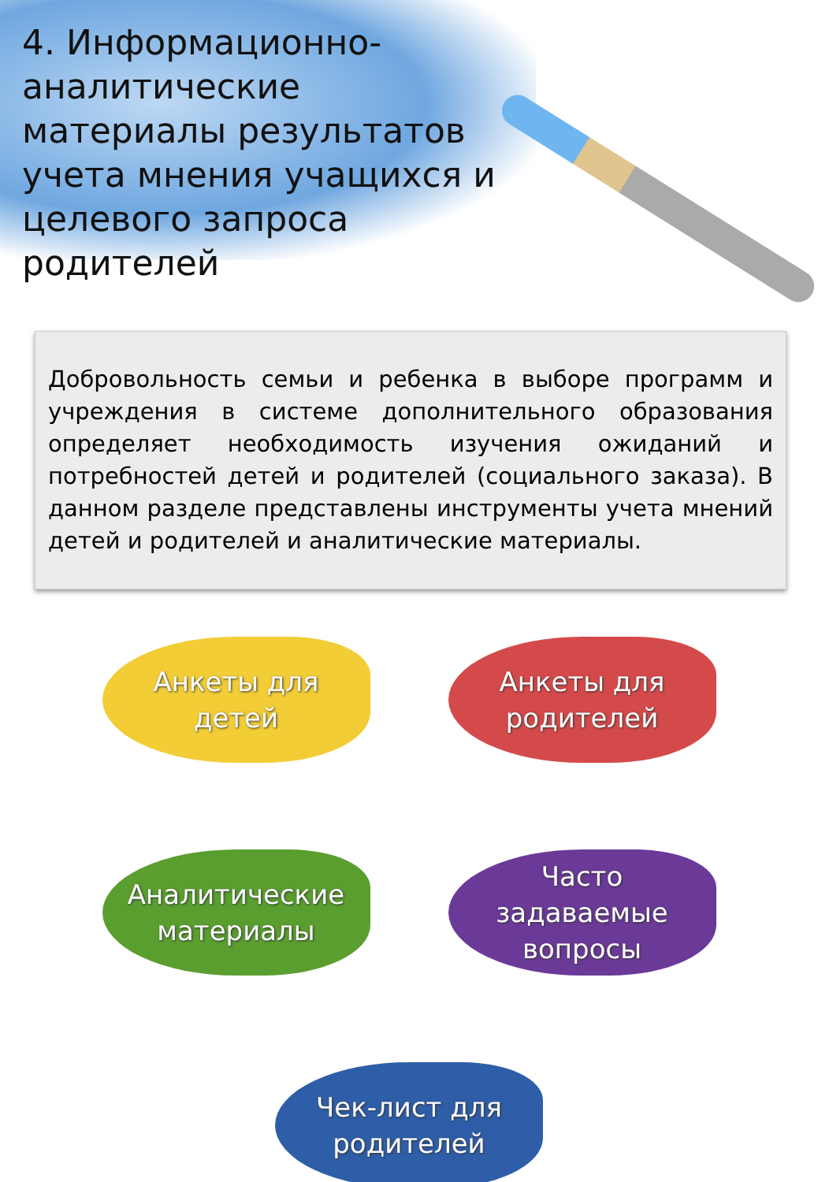4. Информационно-аналитические материалы результатов учета мнения учащихся и целевого запроса родителей
Добровольность семьи и ребенка в выборе программ и учреждения в системе дополнительного образования определяет необходимость изучения ожиданий и потребностей детей и родителей (социального заказа). В данном разделе представлены инструменты учета мнений детей и родителей и аналитические материалы.
Анкеты для
детей
Анкеты для
родителей
Аналитические
материалы
Часто
задаваемые
вопросы
Чек-лист для
родителей